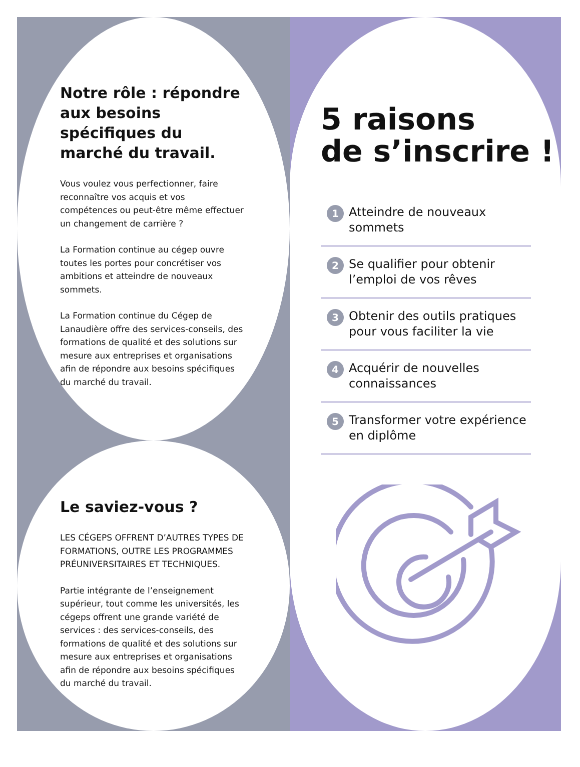Notre rôle : répondre aux besoins spécifiques du marché du travail.
Vous voulez vous perfectionner, faire reconnaître vos acquis et vos compétences ou peut-être même effectuer un changement de carrière ?
La Formation continue au cégep ouvre toutes les portes pour concrétiser vos ambitions et atteindre de nouveaux sommets.
La Formation continue du Cégep de Lanaudière offre des services-conseils, des formations de qualité et des solutions sur mesure aux entreprises et organisations afin de répondre aux besoins spécifiques du marché du travail.
Le saviez-vous ?
LES CÉGEPS OFFRENT D’AUTRES TYPES DE FORMATIONS, OUTRE LES PROGRAMMES PRÉUNIVERSITAIRES ET TECHNIQUES.
Partie intégrante de l’enseignement supérieur, tout comme les universités, les cégeps offrent une grande variété de services : des services-conseils, des formations de qualité et des solutions sur mesure aux entreprises et organisations afin de répondre aux besoins spécifiques du marché du travail.
5 raisons
de s’inscrire !
1 Atteindre de nouveaux sommets
2 Se qualifier pour obtenir l’emploi de vos rêves
3 Obtenir des outils pratiques pour vous faciliter la vie
4 Acquérir de nouvelles connaissances
5 Transformer votre expérience en diplôme